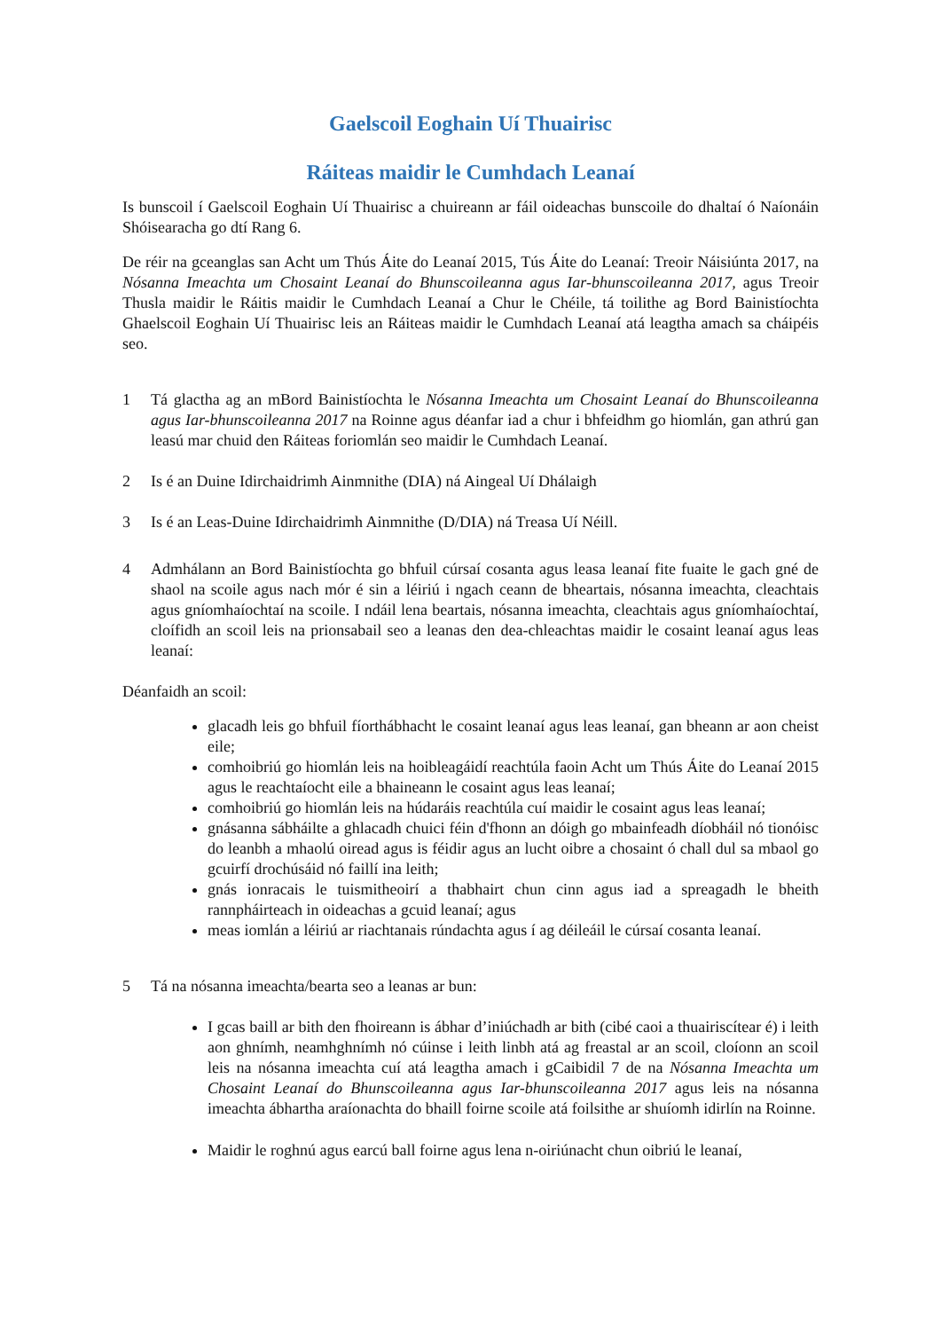Gaelscoil Eoghain Uí Thuairisc
Ráiteas maidir le Cumhdach Leanaí
Is bunscoil í Gaelscoil Eoghain Uí Thuairisc a chuireann ar fáil oideachas bunscoile do dhaltaí ó Naíonáin Shóisearacha go dtí Rang 6.
De réir na gceanglas san Acht um Thús Áite do Leanaí 2015, Tús Áite do Leanaí: Treoir Náisiúnta 2017, na Nósanna Imeachta um Chosaint Leanaí do Bhunscoileanna agus Iar-bhunscoileanna 2017, agus Treoir Thusla maidir le Ráitis maidir le Cumhdach Leanaí a Chur le Chéile, tá toilithe ag Bord Bainistíochta Ghaelscoil Eoghain Uí Thuairisc leis an Ráiteas maidir le Cumhdach Leanaí atá leagtha amach sa cháipéis seo.
1 Tá glactha ag an mBord Bainistíochta le Nósanna Imeachta um Chosaint Leanaí do Bhunscoileanna agus Iar-bhunscoileanna 2017 na Roinne agus déanfar iad a chur i bhfeidhm go hiomlán, gan athrú gan leasú mar chuid den Ráiteas foriomlán seo maidir le Cumhdach Leanaí.
2 Is é an Duine Idirchaidrimh Ainmnithe (DIA) ná Aingeal Uí Dhálaigh
3 Is é an Leas-Duine Idirchaidrimh Ainmnithe (D/DIA) ná Treasa Uí Néill.
4 Admhálann an Bord Bainistíochta go bhfuil cúrsaí cosanta agus leasa leanaí fite fuaite le gach gné de shaol na scoile agus nach mór é sin a léiriú i ngach ceann de bheartais, nósanna imeachta, cleachtais agus gníomhaíochtaí na scoile. I ndáil lena beartais, nósanna imeachta, cleachtais agus gníomhaíochtaí, cloífidh an scoil leis na prionsabail seo a leanas den dea-chleachtas maidir le cosaint leanaí agus leas leanaí:
Déanfaidh an scoil:
glacadh leis go bhfuil fíorthábhacht le cosaint leanaí agus leas leanaí, gan bheann ar aon cheist eile;
comhoibriú go hiomlán leis na hoibleagáidí reachtúla faoin Acht um Thús Áite do Leanaí 2015 agus le reachtaíocht eile a bhaineann le cosaint agus leas leanaí;
comhoibriú go hiomlán leis na húdaráis reachtúla cuí maidir le cosaint agus leas leanaí;
gnásanna sábháilte a ghlacadh chuici féin d'fhonn an dóigh go mbainfeadh díobháil nó tionóisc do leanbh a mhaolú oiread agus is féidir agus an lucht oibre a chosaint ó chall dul sa mbaol go gcuirfí drochúsáid nó faillí ina leith;
gnás ionracais le tuismitheoirí a thabhairt chun cinn agus iad a spreagadh le bheith rannpháirteach in oideachas a gcuid leanaí; agus
meas iomlán a léiriú ar riachtanais rúndachta agus í ag déileáil le cúrsaí cosanta leanaí.
5 Tá na nósanna imeachta/bearta seo a leanas ar bun:
I gcas baill ar bith den fhoireann is ábhar d’iniúchadh ar bith (cibé caoi a thuairiscítear é) i leith aon ghnímh, neamhghnímh nó cúinse i leith linbh atá ag freastal ar an scoil, cloíonn an scoil leis na nósanna imeachta cuí atá leagtha amach i gCaibidil 7 de na Nósanna Imeachta um Chosaint Leanaí do Bhunscoileanna agus Iar-bhunscoileanna 2017 agus leis na nósanna imeachta ábhartha araíonachta do bhaill foirne scoile atá foilsithe ar shuíomh idirlín na Roinne.
Maidir le roghnú agus earcú ball foirne agus lena n-oiriúnacht chun oibriú le leanaí,